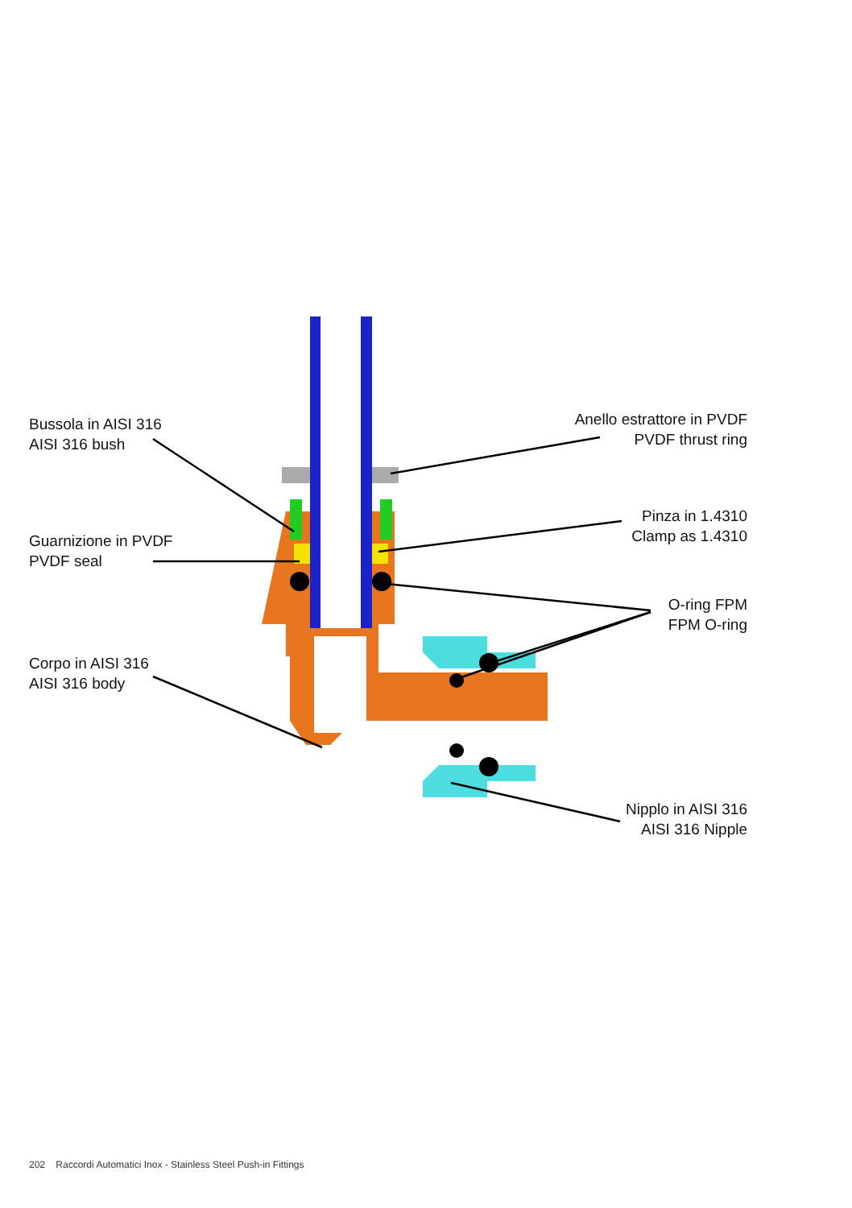Bussola in AISI 316
AISI 316 bush
Guarnizione in PVDF
PVDF seal
Corpo in AISI 316
AISI 316 body
Anello estrattore in PVDF
PVDF thrust ring
Pinza in 1.4310
Clamp as 1.4310
O-ring FPM
FPM O-ring
Nipplo in AISI 316
AISI 316 Nipple
202 Raccordi Automatici Inox - Stainless Steel Push-in Fittings